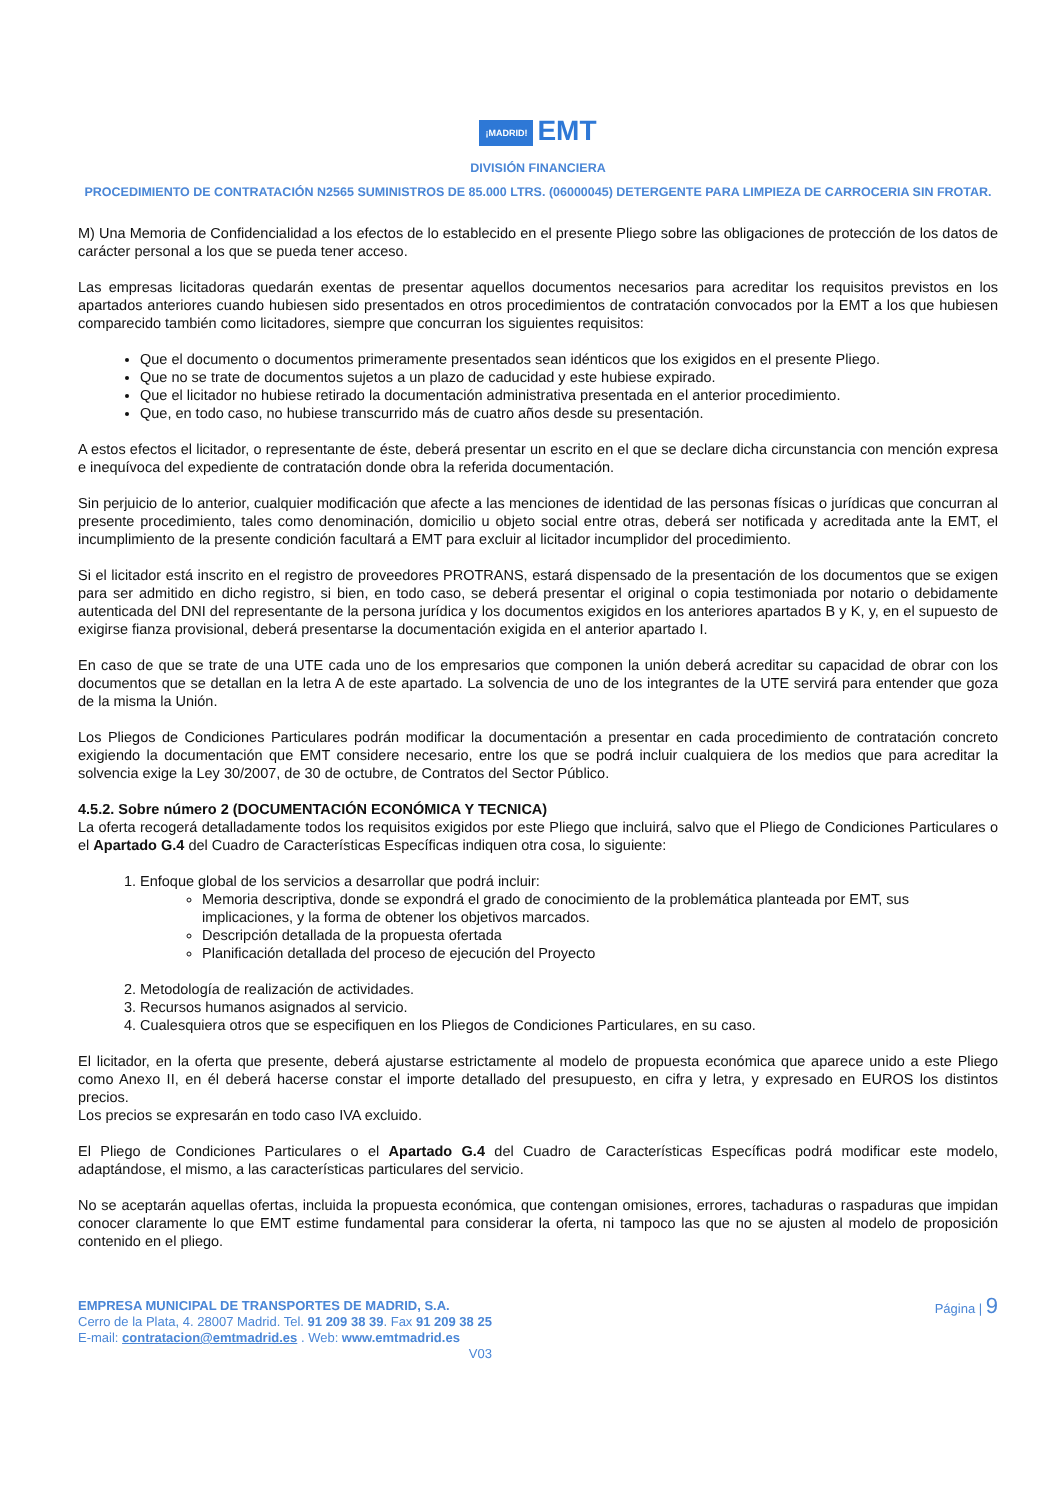¡MADRID! EMT
DIVISIÓN FINANCIERA
PROCEDIMIENTO DE CONTRATACIÓN N2565 SUMINISTROS DE 85.000 LTRS. (06000045) DETERGENTE PARA LIMPIEZA DE CARROCERIA SIN FROTAR.
M) Una Memoria de Confidencialidad a los efectos de lo establecido en el presente Pliego sobre las obligaciones de protección de los datos de carácter personal a los que se pueda tener acceso.
Las empresas licitadoras quedarán exentas de presentar aquellos documentos necesarios para acreditar los requisitos previstos en los apartados anteriores cuando hubiesen sido presentados en otros procedimientos de contratación convocados por la EMT a los que hubiesen comparecido también como licitadores, siempre que concurran los siguientes requisitos:
Que el documento o documentos primeramente presentados sean idénticos que los exigidos en el presente Pliego.
Que no se trate de documentos sujetos a un plazo de caducidad y este hubiese expirado.
Que el licitador no hubiese retirado la documentación administrativa presentada en el anterior procedimiento.
Que, en todo caso, no hubiese transcurrido más de cuatro años desde su presentación.
A estos efectos el licitador, o representante de éste, deberá presentar un escrito en el que se declare dicha circunstancia con mención expresa e inequívoca del expediente de contratación donde obra la referida documentación.
Sin perjuicio de lo anterior, cualquier modificación que afecte a las menciones de identidad de las personas físicas o jurídicas que concurran al presente procedimiento, tales como denominación, domicilio u objeto social entre otras, deberá ser notificada y acreditada ante la EMT, el incumplimiento de la presente condición facultará a EMT para excluir al licitador incumplidor del procedimiento.
Si el licitador está inscrito en el registro de proveedores PROTRANS, estará dispensado de la presentación de los documentos que se exigen para ser admitido en dicho registro, si bien, en todo caso, se deberá presentar el original o copia testimoniada por notario o debidamente autenticada del DNI del representante de la persona jurídica y los documentos exigidos en los anteriores apartados B y K, y, en el supuesto de exigirse fianza provisional, deberá presentarse la documentación exigida en el anterior apartado I.
En caso de que se trate de una UTE cada uno de los empresarios que componen la unión deberá acreditar su capacidad de obrar con los documentos que se detallan en la letra A de este apartado. La solvencia de uno de los integrantes de la UTE servirá para entender que goza de la misma la Unión.
Los Pliegos de Condiciones Particulares podrán modificar la documentación a presentar en cada procedimiento de contratación concreto exigiendo la documentación que EMT considere necesario, entre los que se podrá incluir cualquiera de los medios que para acreditar la solvencia exige la Ley 30/2007, de 30 de octubre, de Contratos del Sector Público.
4.5.2. Sobre número 2 (DOCUMENTACIÓN ECONÓMICA Y TECNICA)
La oferta recogerá detalladamente todos los requisitos exigidos por este Pliego que incluirá, salvo que el Pliego de Condiciones Particulares o el Apartado G.4 del Cuadro de Características Específicas indiquen otra cosa, lo siguiente:
1. Enfoque global de los servicios a desarrollar que podrá incluir:
Memoria descriptiva, donde se expondrá el grado de conocimiento de la problemática planteada por EMT, sus implicaciones, y la forma de obtener los objetivos marcados.
Descripción detallada de la propuesta ofertada
Planificación detallada del proceso de ejecución del Proyecto
2. Metodología de realización de actividades.
3. Recursos humanos asignados al servicio.
4. Cualesquiera otros que se especifiquen en los Pliegos de Condiciones Particulares, en su caso.
El licitador, en la oferta que presente, deberá ajustarse estrictamente al modelo de propuesta económica que aparece unido a este Pliego como Anexo II, en él deberá hacerse constar el importe detallado del presupuesto, en cifra y letra, y expresado en EUROS los distintos precios.
Los precios se expresarán en todo caso IVA excluido.
El Pliego de Condiciones Particulares o el Apartado G.4 del Cuadro de Características Específicas podrá modificar este modelo, adaptándose, el mismo, a las características particulares del servicio.
No se aceptarán aquellas ofertas, incluida la propuesta económica, que contengan omisiones, errores, tachaduras o raspaduras que impidan conocer claramente lo que EMT estime fundamental para considerar la oferta, ni tampoco las que no se ajusten al modelo de proposición contenido en el pliego.
EMPRESA MUNICIPAL DE TRANSPORTES DE MADRID, S.A.
Cerro de la Plata, 4. 28007 Madrid. Tel. 91 209 38 39. Fax 91 209 38 25
E-mail: contratacion@emtmadrid.es . Web: www.emtmadrid.es
V03
Página | 9